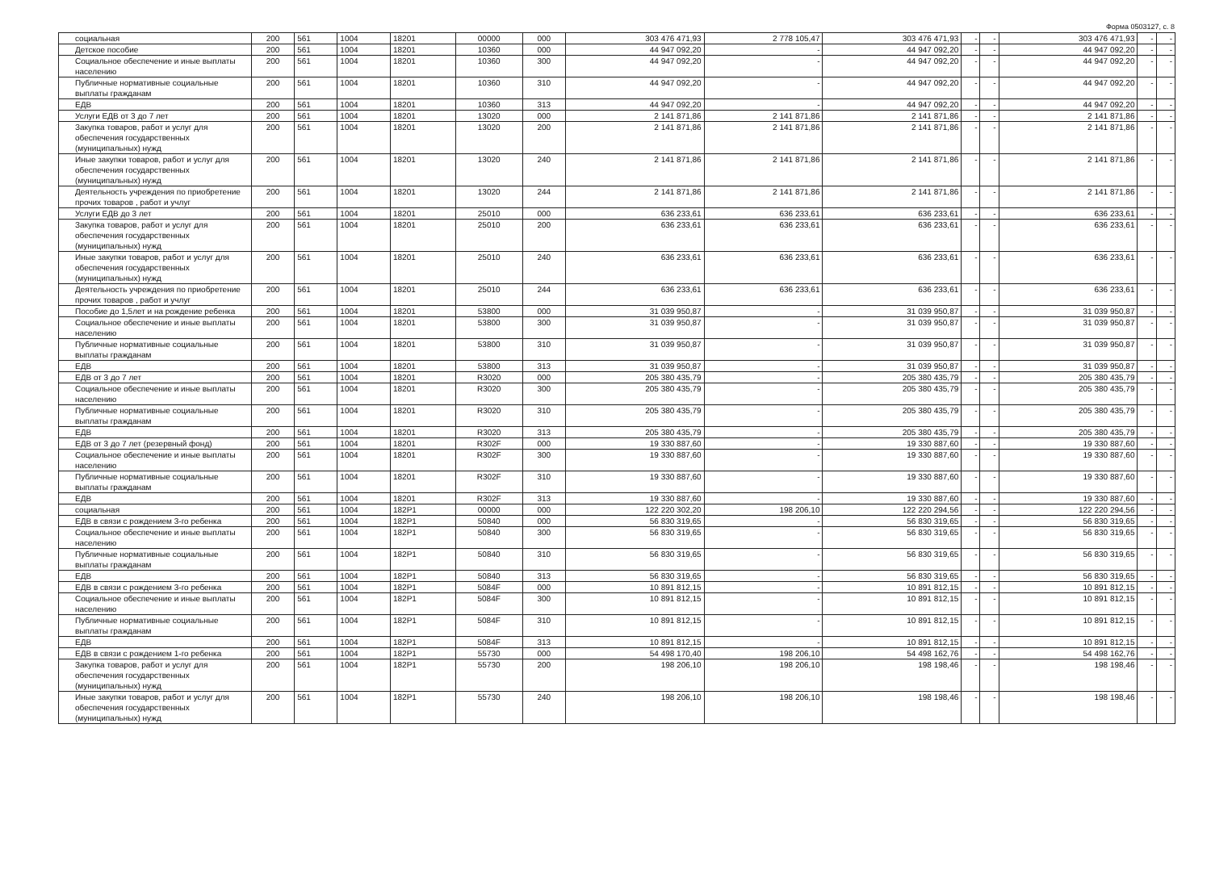Форма 0503127, с. 8
| социальная | 200 | 561 | 1004 | 18201 | 00000 | 000 | 303 476 471,93 | 2 778 105,47 | 303 476 471,93 | - | - | 303 476 471,93 | - | - |
| Детское пособие | 200 | 561 | 1004 | 18201 | 10360 | 000 | 44 947 092,20 | - | 44 947 092,20 | - | - | 44 947 092,20 | - | - |
| Социальное обеспечение и иные выплаты населению | 200 | 561 | 1004 | 18201 | 10360 | 300 | 44 947 092,20 | - | 44 947 092,20 | - | - | 44 947 092,20 | - | - |
| Публичные нормативные социальные выплаты гражданам | 200 | 561 | 1004 | 18201 | 10360 | 310 | 44 947 092,20 | - | 44 947 092,20 | - | - | 44 947 092,20 | - | - |
| ЕДВ | 200 | 561 | 1004 | 18201 | 10360 | 313 | 44 947 092,20 | - | 44 947 092,20 | - | - | 44 947 092,20 | - | - |
| Услуги ЕДВ от 3 до 7 лет | 200 | 561 | 1004 | 18201 | 13020 | 000 | 2 141 871,86 | 2 141 871,86 | 2 141 871,86 | - | - | 2 141 871,86 | - | - |
| Закупка товаров, работ и услуг для обеспечения государственных (муниципальных) нужд | 200 | 561 | 1004 | 18201 | 13020 | 200 | 2 141 871,86 | 2 141 871,86 | 2 141 871,86 | - | - | 2 141 871,86 | - | - |
| Иные закупки товаров, работ и услуг для обеспечения государственных (муниципальных) нужд | 200 | 561 | 1004 | 18201 | 13020 | 240 | 2 141 871,86 | 2 141 871,86 | 2 141 871,86 | - | - | 2 141 871,86 | - | - |
| Деятельность учреждения по приобретение прочих товаров , работ и учлуг | 200 | 561 | 1004 | 18201 | 13020 | 244 | 2 141 871,86 | 2 141 871,86 | 2 141 871,86 | - | - | 2 141 871,86 | - | - |
| Услуги ЕДВ до 3 лет | 200 | 561 | 1004 | 18201 | 25010 | 000 | 636 233,61 | 636 233,61 | 636 233,61 | - | - | 636 233,61 | - | - |
| Закупка товаров, работ и услуг для обеспечения государственных (муниципальных) нужд | 200 | 561 | 1004 | 18201 | 25010 | 200 | 636 233,61 | 636 233,61 | 636 233,61 | - | - | 636 233,61 | - | - |
| Иные закупки товаров, работ и услуг для обеспечения государственных (муниципальных) нужд | 200 | 561 | 1004 | 18201 | 25010 | 240 | 636 233,61 | 636 233,61 | 636 233,61 | - | - | 636 233,61 | - | - |
| Деятельность учреждения по приобретение прочих товаров , работ и учлуг | 200 | 561 | 1004 | 18201 | 25010 | 244 | 636 233,61 | 636 233,61 | 636 233,61 | - | - | 636 233,61 | - | - |
| Пособие до 1,5лет и на рождение ребенка | 200 | 561 | 1004 | 18201 | 53800 | 000 | 31 039 950,87 | - | 31 039 950,87 | - | - | 31 039 950,87 | - | - |
| Социальное обеспечение и иные выплаты населению | 200 | 561 | 1004 | 18201 | 53800 | 300 | 31 039 950,87 | - | 31 039 950,87 | - | - | 31 039 950,87 | - | - |
| Публичные нормативные социальные выплаты гражданам | 200 | 561 | 1004 | 18201 | 53800 | 310 | 31 039 950,87 | - | 31 039 950,87 | - | - | 31 039 950,87 | - | - |
| ЕДВ | 200 | 561 | 1004 | 18201 | 53800 | 313 | 31 039 950,87 | - | 31 039 950,87 | - | - | 31 039 950,87 | - | - |
| ЕДВ от 3 до 7 лет | 200 | 561 | 1004 | 18201 | R3020 | 000 | 205 380 435,79 | - | 205 380 435,79 | - | - | 205 380 435,79 | - | - |
| Социальное обеспечение и иные выплаты населению | 200 | 561 | 1004 | 18201 | R3020 | 300 | 205 380 435,79 | - | 205 380 435,79 | - | - | 205 380 435,79 | - | - |
| Публичные нормативные социальные выплаты гражданам | 200 | 561 | 1004 | 18201 | R3020 | 310 | 205 380 435,79 | - | 205 380 435,79 | - | - | 205 380 435,79 | - | - |
| ЕДВ | 200 | 561 | 1004 | 18201 | R3020 | 313 | 205 380 435,79 | - | 205 380 435,79 | - | - | 205 380 435,79 | - | - |
| ЕДВ от 3 до 7 лет (резервный фонд) | 200 | 561 | 1004 | 18201 | R302F | 000 | 19 330 887,60 | - | 19 330 887,60 | - | - | 19 330 887,60 | - | - |
| Социальное обеспечение и иные выплаты населению | 200 | 561 | 1004 | 18201 | R302F | 300 | 19 330 887,60 | - | 19 330 887,60 | - | - | 19 330 887,60 | - | - |
| Публичные нормативные социальные выплаты гражданам | 200 | 561 | 1004 | 18201 | R302F | 310 | 19 330 887,60 | - | 19 330 887,60 | - | - | 19 330 887,60 | - | - |
| ЕДВ | 200 | 561 | 1004 | 18201 | R302F | 313 | 19 330 887,60 | - | 19 330 887,60 | - | - | 19 330 887,60 | - | - |
| социальная | 200 | 561 | 1004 | 182P1 | 00000 | 000 | 122 220 302,20 | 198 206,10 | 122 220 294,56 | - | - | 122 220 294,56 | - | - |
| ЕДВ в связи с рождением 3-го ребенка | 200 | 561 | 1004 | 182P1 | 50840 | 000 | 56 830 319,65 | - | 56 830 319,65 | - | - | 56 830 319,65 | - | - |
| Социальное обеспечение и иные выплаты населению | 200 | 561 | 1004 | 182P1 | 50840 | 300 | 56 830 319,65 | - | 56 830 319,65 | - | - | 56 830 319,65 | - | - |
| Публичные нормативные социальные выплаты гражданам | 200 | 561 | 1004 | 182P1 | 50840 | 310 | 56 830 319,65 | - | 56 830 319,65 | - | - | 56 830 319,65 | - | - |
| ЕДВ | 200 | 561 | 1004 | 182P1 | 50840 | 313 | 56 830 319,65 | - | 56 830 319,65 | - | - | 56 830 319,65 | - | - |
| ЕДВ в связи с рождением 3-го ребенка | 200 | 561 | 1004 | 182P1 | 5084F | 000 | 10 891 812,15 | - | 10 891 812,15 | - | - | 10 891 812,15 | - | - |
| Социальное обеспечение и иные выплаты населению | 200 | 561 | 1004 | 182P1 | 5084F | 300 | 10 891 812,15 | - | 10 891 812,15 | - | - | 10 891 812,15 | - | - |
| Публичные нормативные социальные выплаты гражданам | 200 | 561 | 1004 | 182P1 | 5084F | 310 | 10 891 812,15 | - | 10 891 812,15 | - | - | 10 891 812,15 | - | - |
| ЕДВ | 200 | 561 | 1004 | 182P1 | 5084F | 313 | 10 891 812,15 | - | 10 891 812,15 | - | - | 10 891 812,15 | - | - |
| ЕДВ в связи с рождением 1-го ребенка | 200 | 561 | 1004 | 182P1 | 55730 | 000 | 54 498 170,40 | 198 206,10 | 54 498 162,76 | - | - | 54 498 162,76 | - | - |
| Закупка товаров, работ и услуг для обеспечения государственных (муниципальных) нужд | 200 | 561 | 1004 | 182P1 | 55730 | 200 | 198 206,10 | 198 206,10 | 198 198,46 | - | - | 198 198,46 | - | - |
| Иные закупки товаров, работ и услуг для обеспечения государственных (муниципальных) нужд | 200 | 561 | 1004 | 182P1 | 55730 | 240 | 198 206,10 | 198 206,10 | 198 198,46 | - | - | 198 198,46 | - | - |